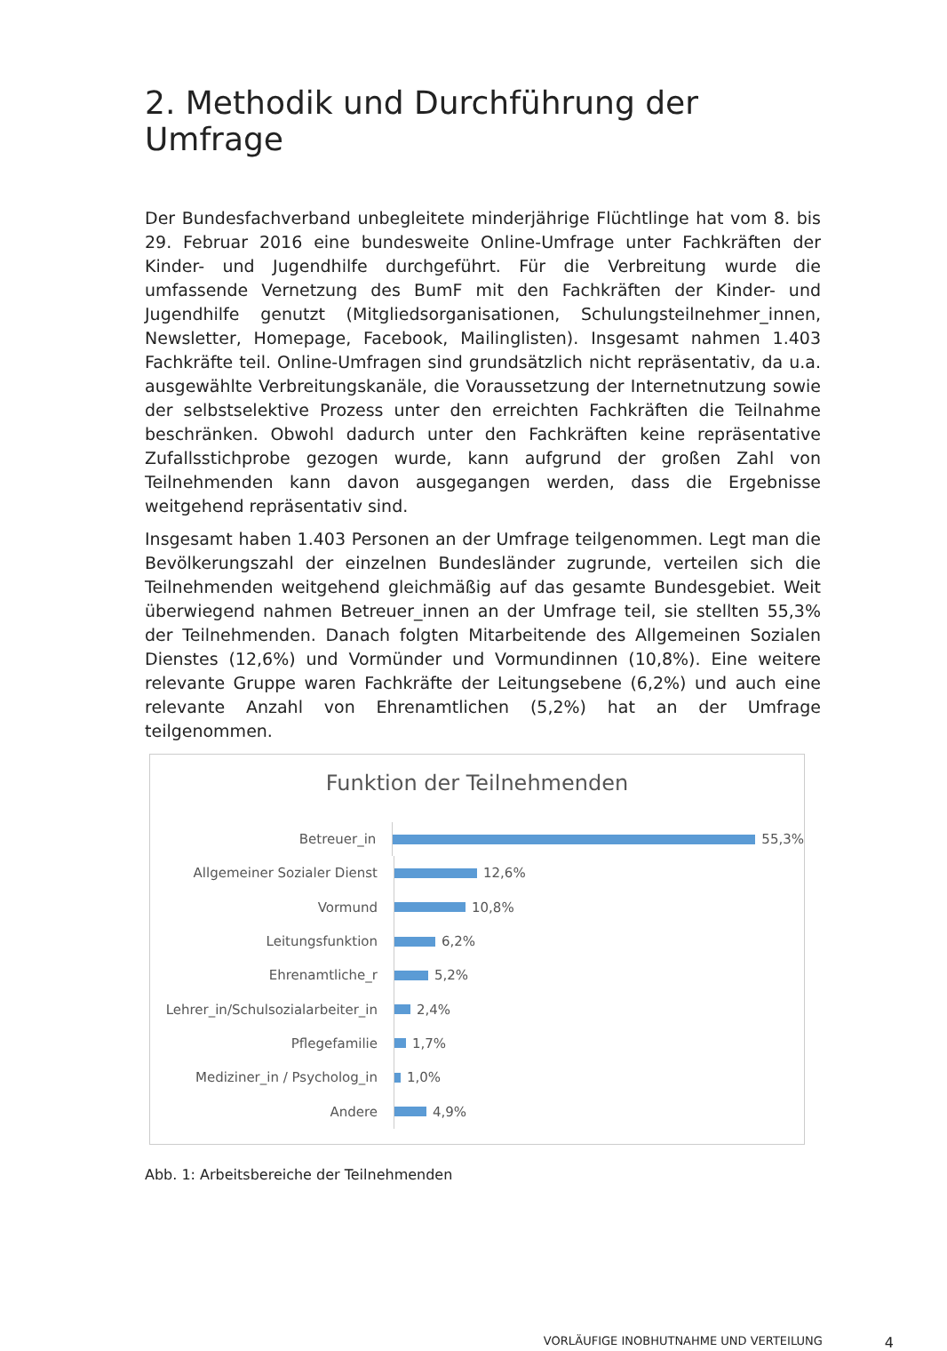2. Methodik und Durchführung der Umfrage
Der Bundesfachverband unbegleitete minderjährige Flüchtlinge hat vom 8. bis 29. Februar 2016 eine bundesweite Online-Umfrage unter Fachkräften der Kinder- und Jugendhilfe durchgeführt. Für die Verbreitung wurde die umfassende Vernetzung des BumF mit den Fachkräften der Kinder- und Jugendhilfe genutzt (Mitgliedsorganisationen, Schulungsteilnehmer_innen, Newsletter, Homepage, Facebook, Mailinglisten). Insgesamt nahmen 1.403 Fachkräfte teil. Online-Umfragen sind grundsätzlich nicht repräsentativ, da u.a. ausgewählte Verbreitungskanäle, die Voraussetzung der Internetnutzung sowie der selbstselektive Prozess unter den erreichten Fachkräften die Teilnahme beschränken. Obwohl dadurch unter den Fachkräften keine repräsentative Zufallsstichprobe gezogen wurde, kann aufgrund der großen Zahl von Teilnehmenden kann davon ausgegangen werden, dass die Ergebnisse weitgehend repräsentativ sind.
Insgesamt haben 1.403 Personen an der Umfrage teilgenommen. Legt man die Bevölkerungszahl der einzelnen Bundesländer zugrunde, verteilen sich die Teilnehmenden weitgehend gleichmäßig auf das gesamte Bundesgebiet. Weit überwiegend nahmen Betreuer_innen an der Umfrage teil, sie stellten 55,3% der Teilnehmenden. Danach folgten Mitarbeitende des Allgemeinen Sozialen Dienstes (12,6%) und Vormünder und Vormundinnen (10,8%). Eine weitere relevante Gruppe waren Fachkräfte der Leitungsebene (6,2%) und auch eine relevante Anzahl von Ehrenamtlichen (5,2%) hat an der Umfrage teilgenommen.
Funktion der Teilnehmenden
Betreuer_in
55,3%
Allgemeiner Sozialer Dienst
12,6%
Vormund
10,8%
Leitungsfunktion
6,2%
Ehrenamtliche_r
5,2%
Lehrer_in/Schulsozialarbeiter_in
2,4%
Pflegefamilie
1,7%
Mediziner_in / Psycholog_in
1,0%
Andere
4,9%
Abb. 1: Arbeitsbereiche der Teilnehmenden
VORLÄUFIGE INOBHUTNAHME UND VERTEILUNG 4